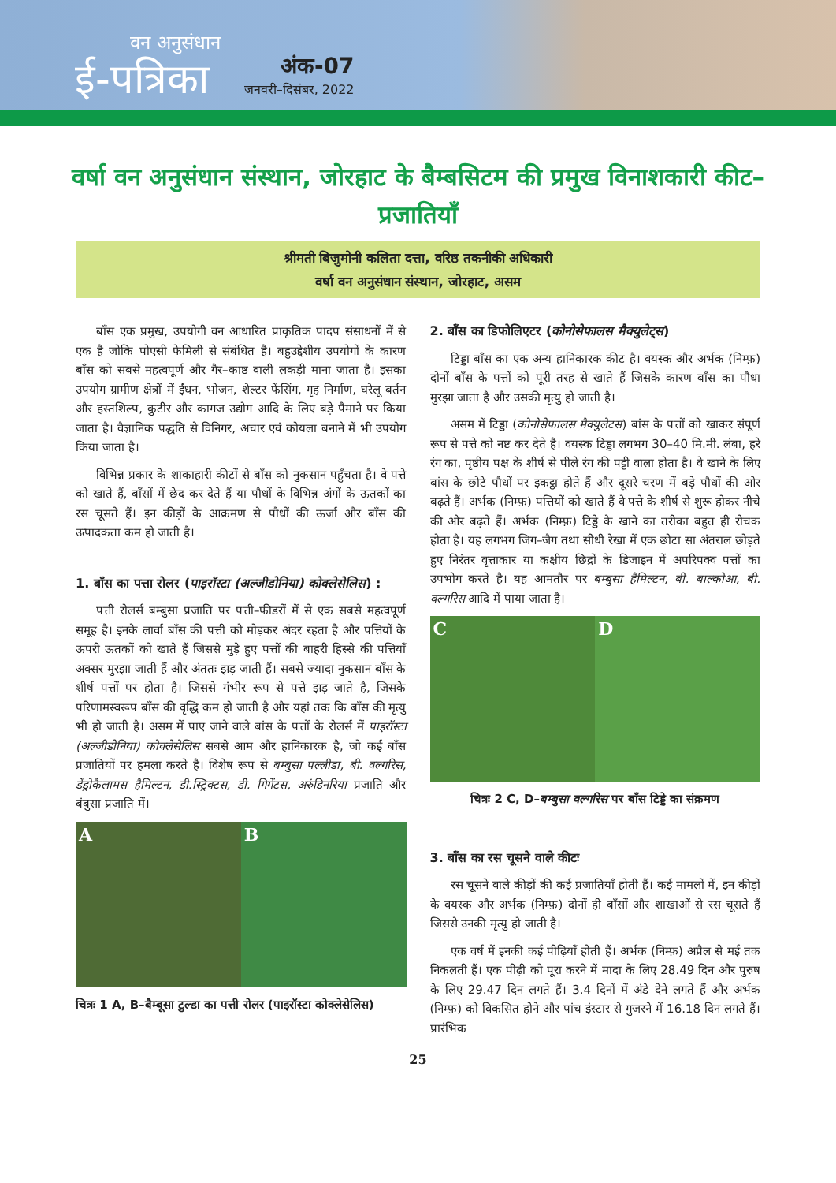वन अनुसंधान
ई-पत्रिका
अंक-07
जनवरी–दिसंबर, 2022
वर्षा वन अनुसंधान संस्थान, जोरहाट के बैम्बसिटम की प्रमुख विनाशकारी कीट–प्रजातियाँ
श्रीमती बिजुमोनी कलिता दत्ता, वरिष्ठ तकनीकी अधिकारी
वर्षा वन अनुसंधान संस्थान, जोरहाट, असम
बाँस एक प्रमुख, उपयोगी वन आधारित प्राकृतिक पादप संसाधनों में से एक है जोकि पोएसी फेमिली से संबंधित है। बहुउद्देशीय उपयोगों के कारण बाँस को सबसे महत्वपूर्ण और गैर–काष्ठ वाली लकड़ी माना जाता है। इसका उपयोग ग्रामीण क्षेत्रों में ईंधन, भोजन, शेल्टर फेंसिंग, गृह निर्माण, घरेलू बर्तन और हस्तशिल्प, कुटीर और कागज उद्योग आदि के लिए बड़े पैमाने पर किया जाता है। वैज्ञानिक पद्धति से विनिगर, अचार एवं कोयला बनाने में भी उपयोग किया जाता है।
विभिन्न प्रकार के शाकाहारी कीटों से बाँस को नुकसान पहुँचता है। वे पत्ते को खाते हैं, बाँसों में छेद कर देते हैं या पौधों के विभिन्न अंगों के ऊतकों का रस चूसते हैं। इन कीड़ों के आक्रमण से पौधों की ऊर्जा और बाँस की उत्पादकता कम हो जाती है।
1. बाँस का पत्ता रोलर (पाइरॉस्टा (अल्जीडोनिया) कोक्लेसेलिस) :
पत्ती रोलर्स बम्बुसा प्रजाति पर पत्ती–फीडरों में से एक सबसे महत्वपूर्ण समूह है। इनके लार्वा बाँस की पत्ती को मोड़कर अंदर रहता है और पत्तियों के ऊपरी ऊतकों को खाते हैं जिससे मुड़े हुए पत्तों की बाहरी हिस्से की पत्तियाँ अक्सर मुरझा जाती हैं और अंततः झड़ जाती हैं। सबसे ज्यादा नुकसान बाँस के शीर्ष पत्तों पर होता है। जिससे गंभीर रूप से पत्ते झड़ जाते है, जिसके परिणामस्वरूप बाँस की वृद्धि कम हो जाती है और यहां तक कि बाँस की मृत्यु भी हो जाती है। असम में पाए जाने वाले बांस के पत्तों के रोलर्स में पाइरॉस्टा (अल्जीडोनिया) कोक्लेसेलिस सबसे आम और हानिकारक है, जो कई बाँस प्रजातियों पर हमला करते है। विशेष रूप से बम्बुसा पल्लीडा, बी. वल्गरिस, डेंड्रोकैलामस हैमिल्टन, डी.स्ट्रिक्टस, डी. गिगेंटस, अरुंडिनरिया प्रजाति और बंबुसा प्रजाति में।
A B
चित्रः 1 A, B–बैम्बूसा टुल्डा का पत्ती रोलर (पाइरॉस्टा कोक्लेसेलिस)
2. बाँस का डिफोलिएटर (कोनोसेफालस मैक्युलेट्स)
टिड्डा बाँस का एक अन्य हानिकारक कीट है। वयस्क और अर्भक (निम्फ़) दोनों बाँस के पत्तों को पूरी तरह से खाते हैं जिसके कारण बाँस का पौधा मुरझा जाता है और उसकी मृत्यु हो जाती है।
असम में टिड्डा (कोनोसेफालस मैक्युलेटस) बांस के पत्तों को खाकर संपूर्ण रूप से पत्ते को नष्ट कर देते है। वयस्क टिड्डा लगभग 30–40 मि.मी. लंबा, हरे रंग का, पृष्ठीय पक्ष के शीर्ष से पीले रंग की पट्टी वाला होता है। वे खाने के लिए बांस के छोटे पौधों पर इकट्ठा होते हैं और दूसरे चरण में बड़े पौधों की ओर बढ़ते हैं। अर्भक (निम्फ़) पत्तियों को खाते हैं वे पत्ते के शीर्ष से शुरू होकर नीचे की ओर बढ़ते हैं। अर्भक (निम्फ़) टिड्डे के खाने का तरीका बहुत ही रोचक होता है। यह लगभग जिग–जैग तथा सीधी रेखा में एक छोटा सा अंतराल छोड़ते हुए निरंतर वृत्ताकार या कक्षीय छिद्रों के डिजाइन में अपरिपक्व पत्तों का उपभोग करते है। यह आमतौर पर बम्बुसा हैमिल्टन, बी. बाल्कोआ, बी. वल्गरिस आदि में पाया जाता है।
C D
चित्रः 2 C, D–बम्बुसा वल्गरिस पर बाँस टिड्डे का संक्रमण
3. बाँस का रस चूसने वाले कीटः
रस चूसने वाले कीड़ों की कई प्रजातियाँ होती हैं। कई मामलों में, इन कीड़ों के वयस्क और अर्भक (निम्फ़) दोनों ही बाँसों और शाखाओं से रस चूसते हैं जिससे उनकी मृत्यु हो जाती है।
एक वर्ष में इनकी कई पीढ़ियाँ होती हैं। अर्भक (निम्फ़) अप्रैल से मई तक निकलती हैं। एक पीढ़ी को पूरा करने में मादा के लिए 28.49 दिन और पुरुष के लिए 29.47 दिन लगते हैं। 3.4 दिनों में अंडे देने लगते हैं और अर्भक (निम्फ़) को विकसित होने और पांच इंस्टार से गुजरने में 16.18 दिन लगते हैं। प्रारंभिक
25